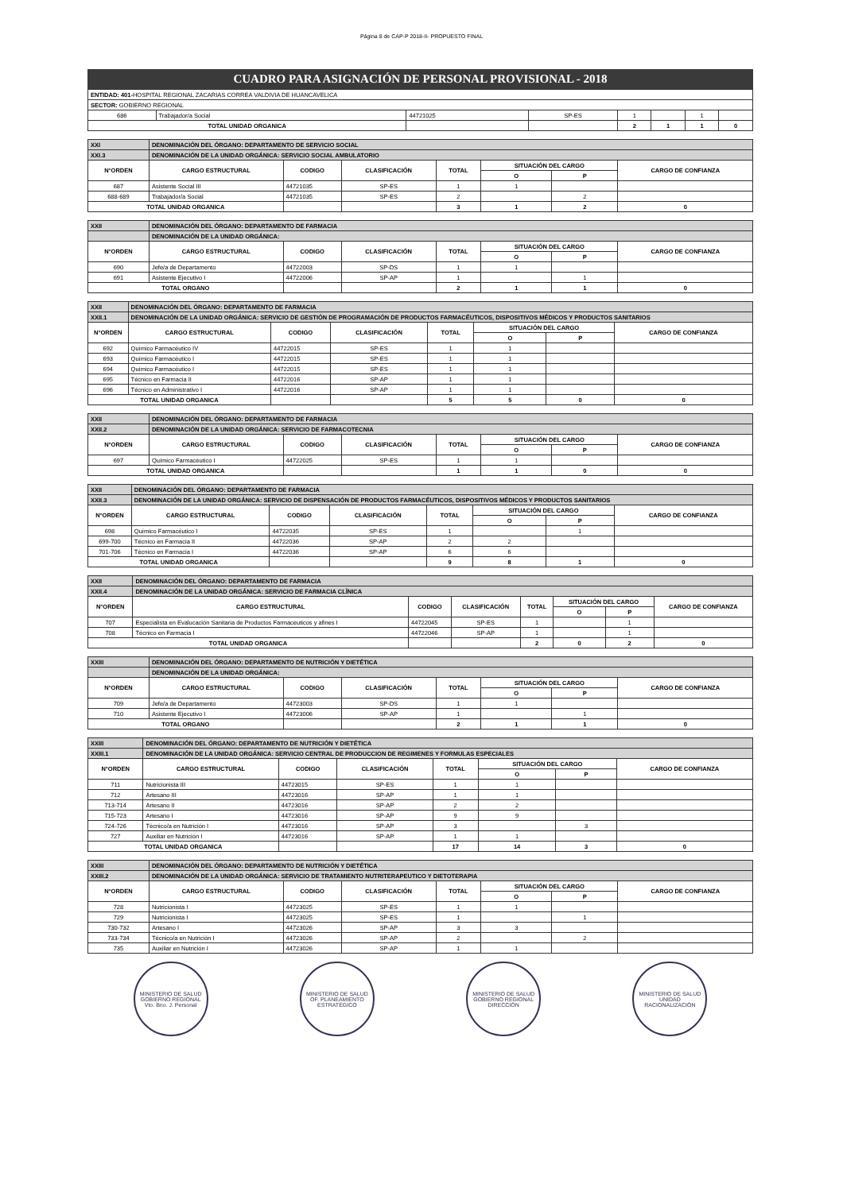Página 8 de CAP-P 2018-II- PROPUESTO FINAL
CUADRO PARA ASIGNACIÓN DE PERSONAL PROVISIONAL - 2018
| ENTIDAD: 401- HOSPITAL REGIONAL ZACARIAS CORREA VALDIVIA DE HUANCAVELICA | | | | | | | |
| SECTOR: GOBIERNO REGIONAL | | | | | | | |
| 686 | Trabajador/a Social | 44721025 | SP-ES | 1 | | 1 | |
| TOTAL UNIDAD ORGANICA | | | | 2 | 1 | 1 | 0 |
| XXI | DENOMINACIÓN DEL ÓRGANO: DEPARTAMENTO DE SERVICIO SOCIAL | | | | | | |
| --- | --- | --- | --- | --- | --- | --- | --- |
| XXI.3 | DENOMINACIÓN DE LA UNIDAD ORGÁNICA: SERVICIO SOCIAL AMBULATORIO | | | | | | |
| N°ORDEN | CARGO ESTRUCTURAL | CODIGO | CLASIFICACIÓN | TOTAL | SITUACIÓN DEL CARGO | | CARGO DE CONFIANZA |
| | | | | | O | P | |
| 687 | Asistente Social III | 44721035 | SP-ES | 1 | 1 | | |
| 688-689 | Trabajador/a Social | 44721035 | SP-ES | 2 | | 2 | |
| TOTAL UNIDAD ORGANICA | | | | 3 | 1 | 2 | 0 |
| XXII | DENOMINACIÓN DEL ÓRGANO: DEPARTAMENTO DE FARMACIA | | | | | | |
| --- | --- | --- | --- | --- | --- | --- | --- |
| | DENOMINACIÓN DE LA UNIDAD ORGÁNICA: | | | | | | |
| N°ORDEN | CARGO ESTRUCTURAL | CODIGO | CLASIFICACIÓN | TOTAL | SITUACIÓN DEL CARGO | | CARGO DE CONFIANZA |
| | | | | | O | P | |
| 690 | Jefe/a de Departamento | 44722003 | SP-DS | 1 | 1 | | |
| 691 | Asistente Ejecutivo I | 44722006 | SP-AP | 1 | | 1 | |
| TOTAL ORGANO | | | | 2 | 1 | 1 | 0 |
| XXII | DENOMINACIÓN DEL ÓRGANO: DEPARTAMENTO DE FARMACIA | | | | | | |
| --- | --- | --- | --- | --- | --- | --- | --- |
| XXII.1 | DENOMINACIÓN DE LA UNIDAD ORGÁNICA: SERVICIO DE GESTIÓN DE PROGRAMACIÓN DE PRODUCTOS FARMACÉUTICOS, DISPOSITIVOS MÉDICOS Y PRODUCTOS SANITARIOS | | | | | | |
| N°ORDEN | CARGO ESTRUCTURAL | CODIGO | CLASIFICACIÓN | TOTAL | SITUACIÓN DEL CARGO | | CARGO DE CONFIANZA |
| | | | | | O | P | |
| 692 | Químico Farmacéutico IV | 44722015 | SP-ES | 1 | 1 | | |
| 693 | Químico Farmacéutico I | 44722015 | SP-ES | 1 | 1 | | |
| 694 | Químico Farmacéutico I | 44722015 | SP-ES | 1 | 1 | | |
| 695 | Técnico en Farmacia II | 44722016 | SP-AP | 1 | 1 | | |
| 696 | Técnico en Administrativo I | 44722016 | SP-AP | 1 | 1 | | |
| TOTAL UNIDAD ORGANICA | | | | 5 | 5 | 0 | 0 |
| XXII | DENOMINACIÓN DEL ÓRGANO: DEPARTAMENTO DE FARMACIA | | | | | | |
| --- | --- | --- | --- | --- | --- | --- | --- |
| XXII.2 | DENOMINACIÓN DE LA UNIDAD ORGÁNICA: SERVICIO DE FARMACOTECNIA | | | | | | |
| N°ORDEN | CARGO ESTRUCTURAL | CODIGO | CLASIFICACIÓN | TOTAL | SITUACIÓN DEL CARGO | | CARGO DE CONFIANZA |
| | | | | | O | P | |
| 697 | Químico Farmacéutico I | 44722025 | SP-ES | 1 | 1 | | |
| TOTAL UNIDAD ORGANICA | | | | 1 | 1 | 0 | 0 |
| XXII | DENOMINACIÓN DEL ÓRGANO: DEPARTAMENTO DE FARMACIA | | | | | | |
| --- | --- | --- | --- | --- | --- | --- | --- |
| XXII.3 | DENOMINACIÓN DE LA UNIDAD ORGÁNICA: SERVICIO DE DISPENSACIÓN DE PRODUCTOS FARMACÉUTICOS, DISPOSITIVOS MÉDICOS Y PRODUCTOS SANITARIOS | | | | | | |
| N°ORDEN | CARGO ESTRUCTURAL | CODIGO | CLASIFICACIÓN | TOTAL | SITUACIÓN DEL CARGO | | CARGO DE CONFIANZA |
| | | | | | O | P | |
| 698 | Químico Farmacéutico I | 44722035 | SP-ES | 1 | | 1 | |
| 699-700 | Técnico en Farmacia II | 44722036 | SP-AP | 2 | 2 | | |
| 701-706 | Técnico en Farmacia I | 44722036 | SP-AP | 6 | 6 | | |
| TOTAL UNIDAD ORGANICA | | | | 9 | 8 | 1 | 0 |
| XXII | DENOMINACIÓN DEL ÓRGANO: DEPARTAMENTO DE FARMACIA | | | | | | |
| --- | --- | --- | --- | --- | --- | --- | --- |
| XXII.4 | DENOMINACIÓN DE LA UNIDAD ORGÁNICA: SERVICIO DE FARMACIA CLÍNICA | | | | | | |
| N°ORDEN | CARGO ESTRUCTURAL | CODIGO | CLASIFICACIÓN | TOTAL | SITUACIÓN DEL CARGO | | CARGO DE CONFIANZA |
| | | | | | O | P | |
| 707 | Especialista en Evalucación Sanitaria de Productos Farmaceuticos y afines I | 44722045 | SP-ES | 1 | | 1 | |
| 708 | Técnico en Farmacia I | 44722046 | SP-AP | 1 | | 1 | |
| TOTAL UNIDAD ORGANICA | | | | 2 | 0 | 2 | 0 |
| XXIII | DENOMINACIÓN DEL ÓRGANO: DEPARTAMENTO DE NUTRICIÓN Y DIETÉTICA | | | | | | |
| --- | --- | --- | --- | --- | --- | --- | --- |
| | DENOMINACIÓN DE LA UNIDAD ORGÁNICA: | | | | | | |
| N°ORDEN | CARGO ESTRUCTURAL | CODIGO | CLASIFICACIÓN | TOTAL | SITUACIÓN DEL CARGO | | CARGO DE CONFIANZA |
| | | | | | O | P | |
| 709 | Jefe/a de Departamento | 44723003 | SP-DS | 1 | 1 | | |
| 710 | Asistente Ejecutivo I | 44723006 | SP-AP | 1 | | 1 | |
| TOTAL ORGANO | | | | 2 | 1 | 1 | 0 |
| XXIII | DENOMINACIÓN DEL ÓRGANO: DEPARTAMENTO DE NUTRICIÓN Y DIETÉTICA | | | | | | |
| --- | --- | --- | --- | --- | --- | --- | --- |
| XXIII.1 | DENOMINACIÓN DE LA UNIDAD ORGÁNICA: SERVICIO CENTRAL DE PRODUCCION DE REGIMENES Y FORMULAS ESPECIALES | | | | | | |
| N°ORDEN | CARGO ESTRUCTURAL | CODIGO | CLASIFICACIÓN | TOTAL | SITUACIÓN DEL CARGO | | CARGO DE CONFIANZA |
| | | | | | O | P | |
| 711 | Nutricionista III | 44723015 | SP-ES | 1 | 1 | | |
| 712 | Artesano III | 44723016 | SP-AP | 1 | 1 | | |
| 713-714 | Artesano II | 44723016 | SP-AP | 2 | 2 | | |
| 715-723 | Artesano I | 44723016 | SP-AP | 9 | 9 | | |
| 724-726 | Técnico/a en Nutrición I | 44723016 | SP-AP | 3 | | 3 | |
| 727 | Auxiliar en Nutrición I | 44723016 | SP-AP | 1 | 1 | | |
| TOTAL UNIDAD ORGANICA | | | | 17 | 14 | 3 | 0 |
| XXIII | DENOMINACIÓN DEL ÓRGANO: DEPARTAMENTO DE NUTRICIÓN Y DIETÉTICA | | | | | | |
| --- | --- | --- | --- | --- | --- | --- | --- |
| XXIII.2 | DENOMINACIÓN DE LA UNIDAD ORGÁNICA: SERVICIO DE TRATAMIENTO NUTRITERAPEUTICO Y DIETOTERAPIA | | | | | | |
| N°ORDEN | CARGO ESTRUCTURAL | CODIGO | CLASIFICACIÓN | TOTAL | SITUACIÓN DEL CARGO | | CARGO DE CONFIANZA |
| | | | | | O | P | |
| 728 | Nutricionista I | 44723025 | SP-ES | 1 | 1 | | |
| 729 | Nutricionista I | 44723025 | SP-ES | 1 | | 1 | |
| 730-732 | Artesano I | 44723026 | SP-AP | 3 | 3 | | |
| 733-734 | Técnico/a en Nutrición I | 44723026 | SP-AP | 2 | | 2 | |
| 735 | Auxiliar en Nutrición I | 44723026 | SP-AP | 1 | 1 | | |
MINISTERIO DE SALUD GOBIERNO REGIONAL
Vto. Bno. J. Personal
MINISTERIO DE SALUD
OF. PLANEAMIENTO ESTRATÉGICO
MINISTERIO DE SALUD GOBIERNO REGIONAL
DIRECCIÓN
MINISTERIO DE SALUD
UNIDAD RACIONALIZACIÓN